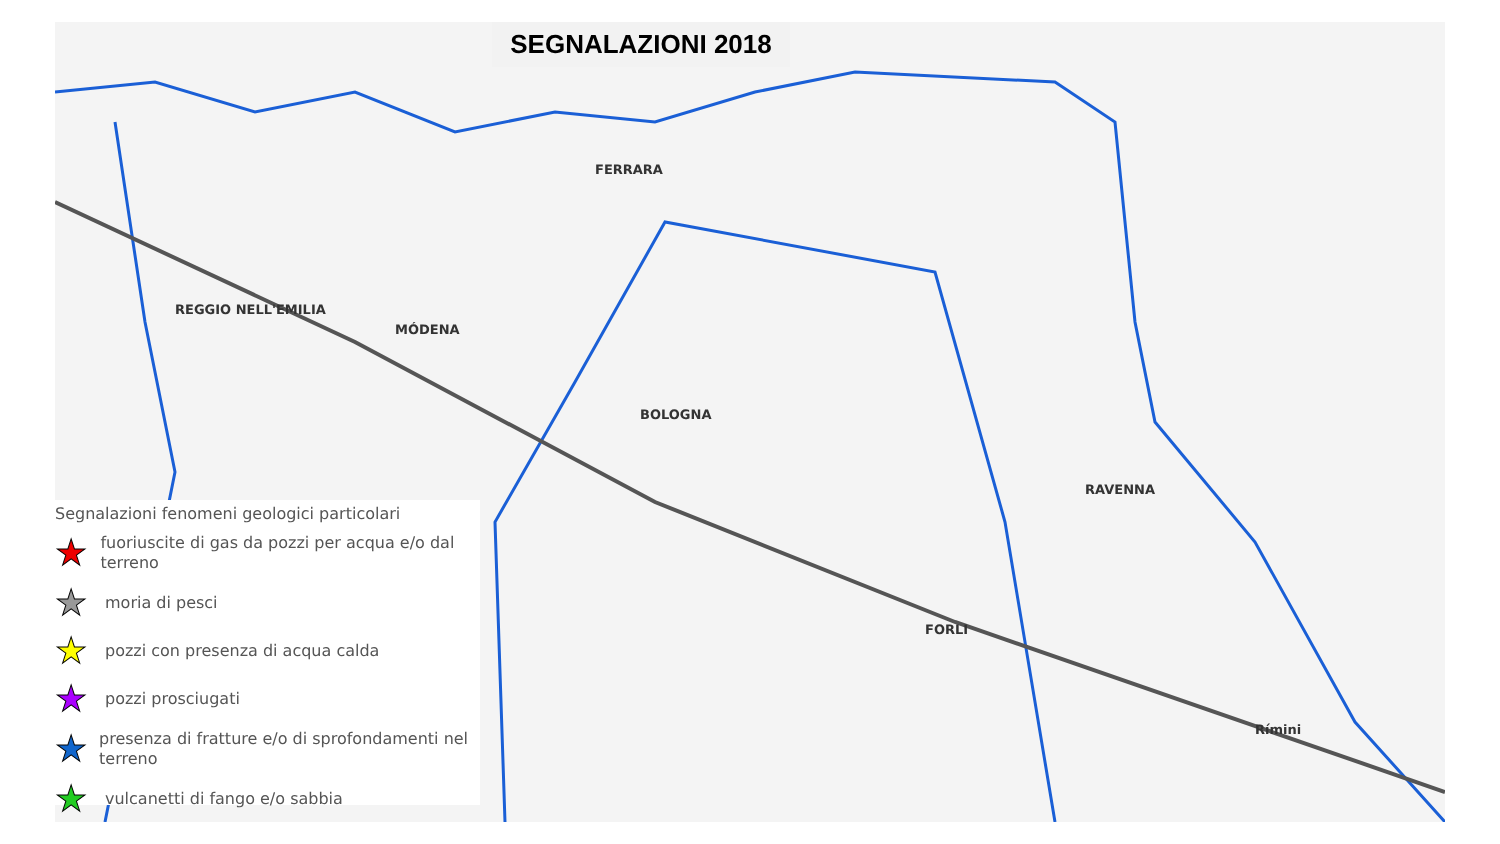FERRARA
MÓDENA
BOLOGNA
RAVENNA
FORLI
Rímini
REGGIO NELL'EMILIA
SEGNALAZIONI 2018
Segnalazioni fenomeni geologici particolari
★ fuoriuscite di gas da pozzi per acqua e/o dal terreno
★ moria di pesci
★ pozzi con presenza di acqua calda
★ pozzi prosciugati
★ presenza di fratture e/o di sprofondamenti nel terreno
★ vulcanetti di fango e/o sabbia